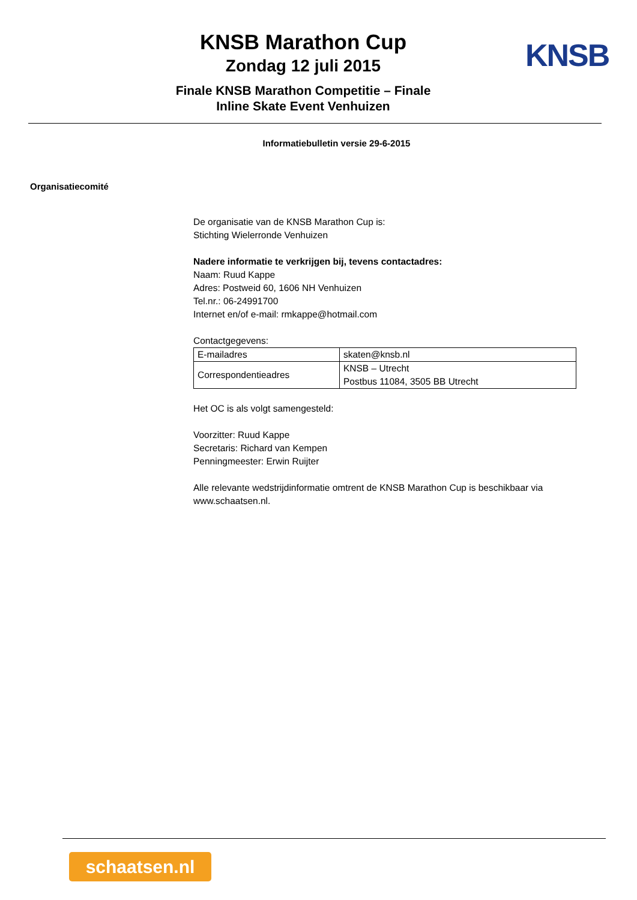KNSB Marathon Cup
Zondag 12 juli 2015
Finale KNSB Marathon Competitie – Finale
Inline Skate Event Venhuizen
KNSB
Informatiebulletin versie 29-6-2015
Organisatiecomité
De organisatie van de KNSB Marathon Cup is:
Stichting Wielerronde Venhuizen
Nadere informatie te verkrijgen bij, tevens contactadres:
Naam: Ruud Kappe
Adres: Postweid 60, 1606 NH Venhuizen
Tel.nr.: 06-24991700
Internet en/of e-mail: rmkappe@hotmail.com
Contactgegevens:
| E-mailadres | skaten@knsb.nl |
| Correspondentieadres | KNSB – Utrecht Postbus 11084, 3505 BB Utrecht |
Het OC is als volgt samengesteld:
Voorzitter: Ruud Kappe
Secretaris: Richard van Kempen
Penningmeester: Erwin Ruijter
Alle relevante wedstrijdinformatie omtrent de KNSB Marathon Cup is beschikbaar via www.schaatsen.nl.
schaatsen.nl